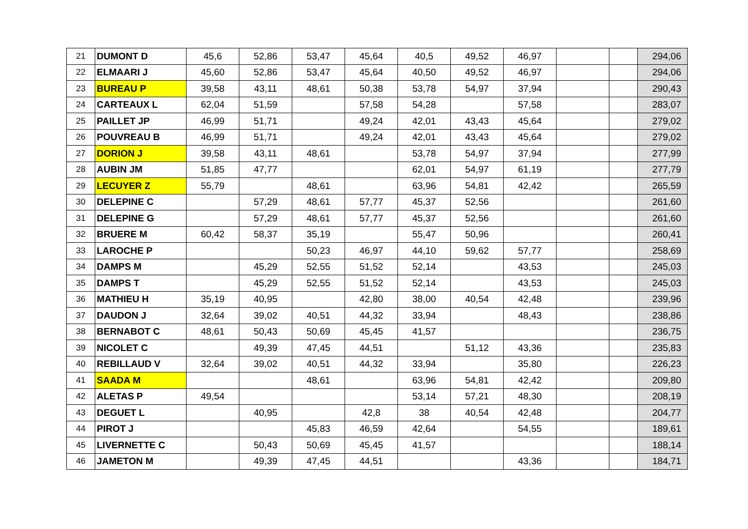| 21 | DUMONT D | 45,6 | 52,86 | 53,47 | 45,64 | 40,5 | 49,52 | 46,97 | | | 294,06 |
| 22 | ELMAARI J | 45,60 | 52,86 | 53,47 | 45,64 | 40,50 | 49,52 | 46,97 | | | 294,06 |
| 23 | BUREAU P | 39,58 | 43,11 | 48,61 | 50,38 | 53,78 | 54,97 | 37,94 | | | 290,43 |
| 24 | CARTEAUX L | 62,04 | 51,59 | | 57,58 | 54,28 | | 57,58 | | | 283,07 |
| 25 | PAILLET JP | 46,99 | 51,71 | | 49,24 | 42,01 | 43,43 | 45,64 | | | 279,02 |
| 26 | POUVREAU B | 46,99 | 51,71 | | 49,24 | 42,01 | 43,43 | 45,64 | | | 279,02 |
| 27 | DORION J | 39,58 | 43,11 | 48,61 | | 53,78 | 54,97 | 37,94 | | | 277,99 |
| 28 | AUBIN JM | 51,85 | 47,77 | | | 62,01 | 54,97 | 61,19 | | | 277,79 |
| 29 | LECUYER Z | 55,79 | | 48,61 | | 63,96 | 54,81 | 42,42 | | | 265,59 |
| 30 | DELEPINE C | | 57,29 | 48,61 | 57,77 | 45,37 | 52,56 | | | | 261,60 |
| 31 | DELEPINE G | | 57,29 | 48,61 | 57,77 | 45,37 | 52,56 | | | | 261,60 |
| 32 | BRUERE M | 60,42 | 58,37 | 35,19 | | 55,47 | 50,96 | | | | 260,41 |
| 33 | LAROCHE P | | | 50,23 | 46,97 | 44,10 | 59,62 | 57,77 | | | 258,69 |
| 34 | DAMPS M | | 45,29 | 52,55 | 51,52 | 52,14 | | 43,53 | | | 245,03 |
| 35 | DAMPS T | | 45,29 | 52,55 | 51,52 | 52,14 | | 43,53 | | | 245,03 |
| 36 | MATHIEU H | 35,19 | 40,95 | | 42,80 | 38,00 | 40,54 | 42,48 | | | 239,96 |
| 37 | DAUDON J | 32,64 | 39,02 | 40,51 | 44,32 | 33,94 | | 48,43 | | | 238,86 |
| 38 | BERNABOT C | 48,61 | 50,43 | 50,69 | 45,45 | 41,57 | | | | | 236,75 |
| 39 | NICOLET C | | 49,39 | 47,45 | 44,51 | | 51,12 | 43,36 | | | 235,83 |
| 40 | REBILLAUD V | 32,64 | 39,02 | 40,51 | 44,32 | 33,94 | | 35,80 | | | 226,23 |
| 41 | SAADA M | | | 48,61 | | 63,96 | 54,81 | 42,42 | | | 209,80 |
| 42 | ALETAS P | 49,54 | | | | 53,14 | 57,21 | 48,30 | | | 208,19 |
| 43 | DEGUET L | | 40,95 | | 42,8 | 38 | 40,54 | 42,48 | | | 204,77 |
| 44 | PIROT J | | | 45,83 | 46,59 | 42,64 | | 54,55 | | | 189,61 |
| 45 | LIVERNETTE C | | 50,43 | 50,69 | 45,45 | 41,57 | | | | | 188,14 |
| 46 | JAMETON M | | 49,39 | 47,45 | 44,51 | | | 43,36 | | | 184,71 |